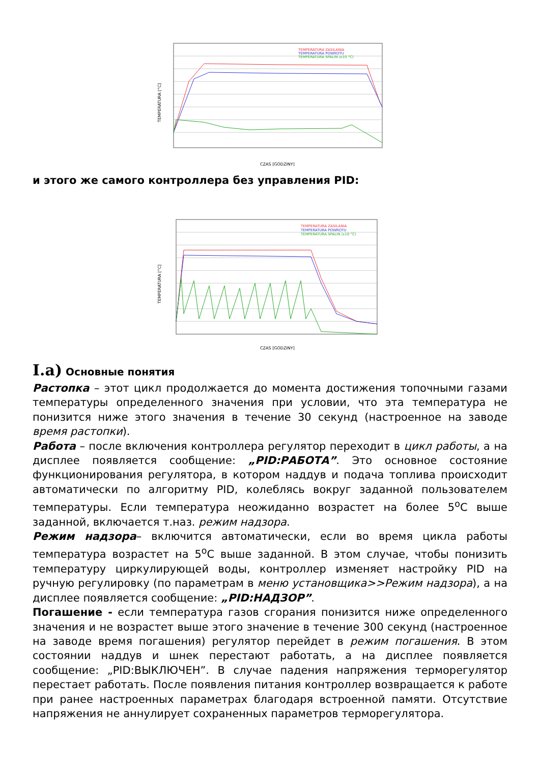TEMPERATURA ZASILANIA
TEMPERATURA POWROTU
TEMPERATURA SPALIN (x10 °C)
TEMPERATURA [°C]
CZAS [GODZINY]
и этого же самого контроллера без управления PID:
TEMPERATURA ZASILANIA
TEMPERATURA POWROTU
TEMPERATURA SPALIN (x10 °C)
TEMPERATURA [°C]
CZAS [GODZINY]
I.a) Основные понятия
Растопка – этот цикл продолжается до момента достижения топочными газами температуры определенного значения при условии, что эта температура не понизится ниже этого значения в течение 30 секунд (настроенное на заводе время растопки).
Работа – после включения контроллера регулятор переходит в цикл работы, а на дисплее появляется сообщение: „PID:РАБОТА”. Это основное состояние функционирования регулятора, в котором наддув и подача топлива происходит автоматически по алгоритму PID, колеблясь вокруг заданной пользователем температуры. Если температура неожиданно возрастет на более 5<sup>o</sup>C выше заданной, включается т.наз. режим надзора.
Режим надзора– включится автоматически, если во время цикла работы температура возрастет на 5<sup>o</sup>C выше заданной. В этом случае, чтобы понизить температуру циркулирующей воды, контроллер изменяет настройку PID на ручную регулировку (по параметрам в меню установщика>>Режим надзора), а на дисплее появляется сообщение: „PID:НАДЗОР”.
Погашение - если температура газов сгорания понизится ниже определенного значения и не возрастет выше этого значение в течение 300 секунд (настроенное на заводе время погашения) регулятор перейдет в режим погашения. В этом состоянии наддув и шнек перестают работать, а на дисплее появляется сообщение: „PID:ВЫКЛЮЧЕН”. В случае падения напряжения терморегулятор перестает работать. После появления питания контроллер возвращается к работе при ранее настроенных параметрах благодаря встроенной памяти. Отсутствие напряжения не аннулирует сохраненных параметров терморегулятора.